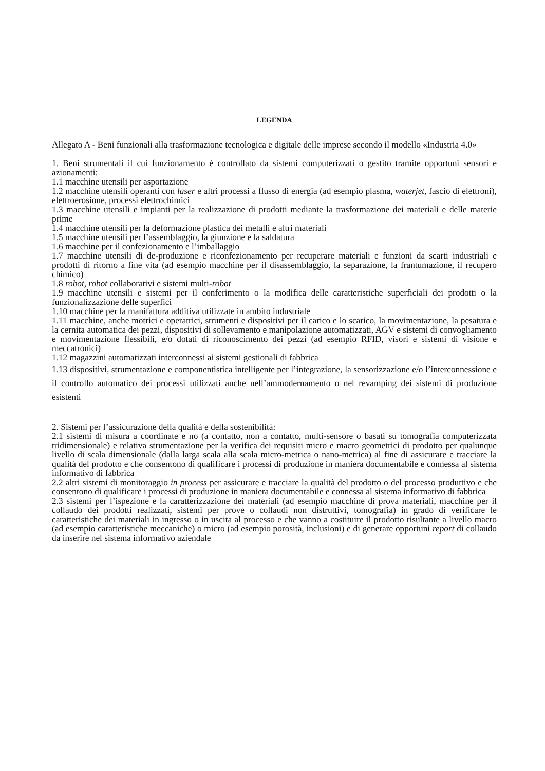LEGENDA
Allegato A - Beni funzionali alla trasformazione tecnologica e digitale delle imprese secondo il modello «Industria 4.0»
1. Beni strumentali il cui funzionamento è controllato da sistemi computerizzati o gestito tramite opportuni sensori e azionamenti:
1.1 macchine utensili per asportazione
1.2 macchine utensili operanti con laser e altri processi a flusso di energia (ad esempio plasma, waterjet, fascio di elettroni), elettroerosione, processi elettrochimici
1.3 macchine utensili e impianti per la realizzazione di prodotti mediante la trasformazione dei materiali e delle materie prime
1.4 macchine utensili per la deformazione plastica dei metalli e altri materiali
1.5 macchine utensili per l’assemblaggio, la giunzione e la saldatura
1.6 macchine per il confezionamento e l’imballaggio
1.7 macchine utensili di de-produzione e riconfezionamento per recuperare materiali e funzioni da scarti industriali e prodotti di ritorno a fine vita (ad esempio macchine per il disassemblaggio, la separazione, la frantumazione, il recupero chimico)
1.8 robot, robot collaborativi e sistemi multi-robot
1.9 macchine utensili e sistemi per il conferimento o la modifica delle caratteristiche superficiali dei prodotti o la funzionalizzazione delle superfici
1.10 macchine per la manifattura additiva utilizzate in ambito industriale
1.11 macchine, anche motrici e operatrici, strumenti e dispositivi per il carico e lo scarico, la movimentazione, la pesatura e la cernita automatica dei pezzi, dispositivi di sollevamento e manipolazione automatizzati, AGV e sistemi di convogliamento e movimentazione flessibili, e/o dotati di riconoscimento dei pezzi (ad esempio RFID, visori e sistemi di visione e meccatronici)
1.12 magazzini automatizzati interconnessi ai sistemi gestionali di fabbrica
1.13 dispositivi, strumentazione e componentistica intelligente per l’integrazione, la sensorizzazione e/o l’interconnessione e il controllo automatico dei processi utilizzati anche nell’ammodernamento o nel revamping dei sistemi di produzione esistenti
2. Sistemi per l’assicurazione della qualità e della sostenibilità:
2.1 sistemi di misura a coordinate e no (a contatto, non a contatto, multi-sensore o basati su tomografia computerizzata tridimensionale) e relativa strumentazione per la verifica dei requisiti micro e macro geometrici di prodotto per qualunque livello di scala dimensionale (dalla larga scala alla scala micro-metrica o nano-metrica) al fine di assicurare e tracciare la qualità del prodotto e che consentono di qualificare i processi di produzione in maniera documentabile e connessa al sistema informativo di fabbrica
2.2 altri sistemi di monitoraggio in process per assicurare e tracciare la qualità del prodotto o del processo produttivo e che consentono di qualificare i processi di produzione in maniera documentabile e connessa al sistema informativo di fabbrica
2.3 sistemi per l’ispezione e la caratterizzazione dei materiali (ad esempio macchine di prova materiali, macchine per il collaudo dei prodotti realizzati, sistemi per prove o collaudi non distruttivi, tomografia) in grado di verificare le caratteristiche dei materiali in ingresso o in uscita al processo e che vanno a costituire il prodotto risultante a livello macro (ad esempio caratteristiche meccaniche) o micro (ad esempio porosità, inclusioni) e di generare opportuni report di collaudo da inserire nel sistema informativo aziendale